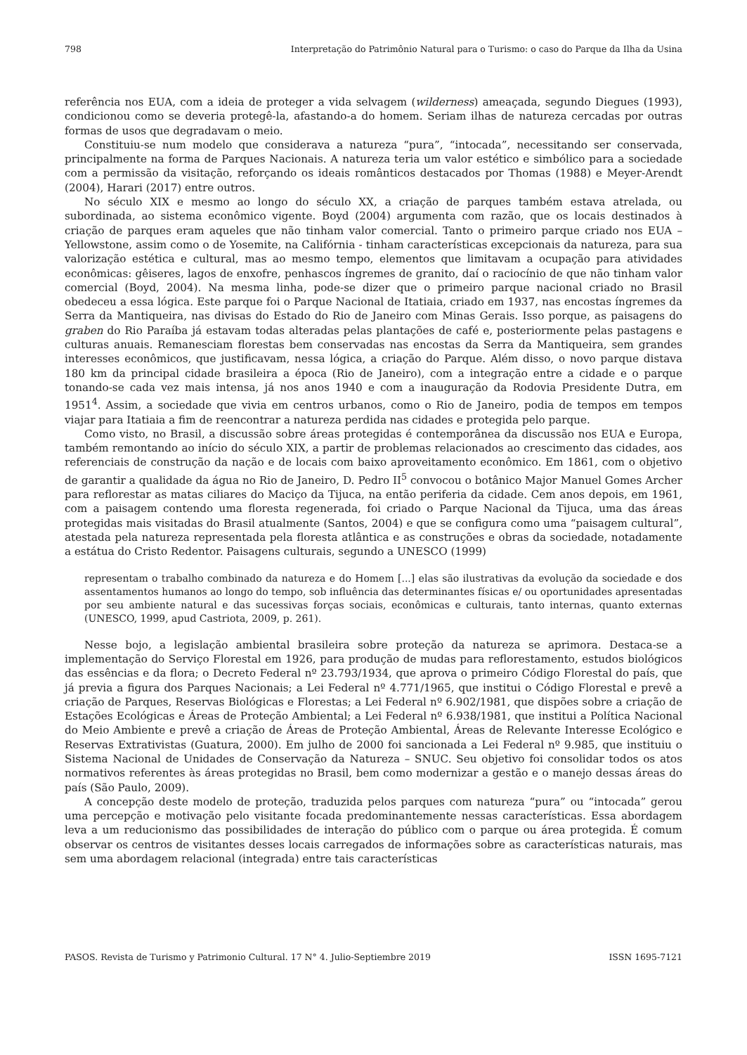798 Interpretação do Patrimônio Natural para o Turismo: o caso do Parque da Ilha da Usina
referência nos EUA, com a ideia de proteger a vida selvagem (wilderness) ameaçada, segundo Diegues (1993), condicionou como se deveria protegê-la, afastando-a do homem. Seriam ilhas de natureza cercadas por outras formas de usos que degradavam o meio.
Constituiu-se num modelo que considerava a natureza “pura”, “intocada”, necessitando ser conservada, principalmente na forma de Parques Nacionais. A natureza teria um valor estético e simbólico para a sociedade com a permissão da visitação, reforçando os ideais românticos destacados por Thomas (1988) e Meyer-Arendt (2004), Harari (2017) entre outros.
No século XIX e mesmo ao longo do século XX, a criação de parques também estava atrelada, ou subordinada, ao sistema econômico vigente. Boyd (2004) argumenta com razão, que os locais destinados à criação de parques eram aqueles que não tinham valor comercial. Tanto o primeiro parque criado nos EUA – Yellowstone, assim como o de Yosemite, na Califórnia - tinham características excepcionais da natureza, para sua valorização estética e cultural, mas ao mesmo tempo, elementos que limitavam a ocupação para atividades econômicas: gêiseres, lagos de enxofre, penhascos íngremes de granito, daí o raciocínio de que não tinham valor comercial (Boyd, 2004). Na mesma linha, pode-se dizer que o primeiro parque nacional criado no Brasil obedeceu a essa lógica. Este parque foi o Parque Nacional de Itatiaia, criado em 1937, nas encostas íngremes da Serra da Mantiqueira, nas divisas do Estado do Rio de Janeiro com Minas Gerais. Isso porque, as paisagens do graben do Rio Paraíba já estavam todas alteradas pelas plantações de café e, posteriormente pelas pastagens e culturas anuais. Remanesciam florestas bem conservadas nas encostas da Serra da Mantiqueira, sem grandes interesses econômicos, que justificavam, nessa lógica, a criação do Parque. Além disso, o novo parque distava 180 km da principal cidade brasileira a época (Rio de Janeiro), com a integração entre a cidade e o parque tonando-se cada vez mais intensa, já nos anos 1940 e com a inauguração da Rodovia Presidente Dutra, em 1951<sup>4</sup>. Assim, a sociedade que vivia em centros urbanos, como o Rio de Janeiro, podia de tempos em tempos viajar para Itatiaia a fim de reencontrar a natureza perdida nas cidades e protegida pelo parque.
Como visto, no Brasil, a discussão sobre áreas protegidas é contemporânea da discussão nos EUA e Europa, também remontando ao início do século XIX, a partir de problemas relacionados ao crescimento das cidades, aos referenciais de construção da nação e de locais com baixo aproveitamento econômico. Em 1861, com o objetivo de garantir a qualidade da água no Rio de Janeiro, D. Pedro II<sup>5</sup> convocou o botânico Major Manuel Gomes Archer para reflorestar as matas ciliares do Maciço da Tijuca, na então periferia da cidade. Cem anos depois, em 1961, com a paisagem contendo uma floresta regenerada, foi criado o Parque Nacional da Tijuca, uma das áreas protegidas mais visitadas do Brasil atualmente (Santos, 2004) e que se configura como uma “paisagem cultural”, atestada pela natureza representada pela floresta atlântica e as construções e obras da sociedade, notadamente a estátua do Cristo Redentor. Paisagens culturais, segundo a UNESCO (1999)
representam o trabalho combinado da natureza e do Homem [...] elas são ilustrativas da evolução da sociedade e dos assentamentos humanos ao longo do tempo, sob influência das determinantes físicas e/ ou oportunidades apresentadas por seu ambiente natural e das sucessivas forças sociais, econômicas e culturais, tanto internas, quanto externas (UNESCO, 1999, apud Castriota, 2009, p. 261).
Nesse bojo, a legislação ambiental brasileira sobre proteção da natureza se aprimora. Destaca-se a implementação do Serviço Florestal em 1926, para produção de mudas para reflorestamento, estudos biológicos das essências e da flora; o Decreto Federal nº 23.793/1934, que aprova o primeiro Código Florestal do país, que já previa a figura dos Parques Nacionais; a Lei Federal nº 4.771/1965, que institui o Código Florestal e prevê a criação de Parques, Reservas Biológicas e Florestas; a Lei Federal nº 6.902/1981, que dispões sobre a criação de Estações Ecológicas e Áreas de Proteção Ambiental; a Lei Federal nº 6.938/1981, que institui a Política Nacional do Meio Ambiente e prevê a criação de Áreas de Proteção Ambiental, Áreas de Relevante Interesse Ecológico e Reservas Extrativistas (Guatura, 2000). Em julho de 2000 foi sancionada a Lei Federal nº 9.985, que instituiu o Sistema Nacional de Unidades de Conservação da Natureza – SNUC. Seu objetivo foi consolidar todos os atos normativos referentes às áreas protegidas no Brasil, bem como modernizar a gestão e o manejo dessas áreas do país (São Paulo, 2009).
A concepção deste modelo de proteção, traduzida pelos parques com natureza “pura” ou “intocada” gerou uma percepção e motivação pelo visitante focada predominantemente nessas características. Essa abordagem leva a um reducionismo das possibilidades de interação do público com o parque ou área protegida. É comum observar os centros de visitantes desses locais carregados de informações sobre as características naturais, mas sem uma abordagem relacional (integrada) entre tais características
PASOS. Revista de Turismo y Patrimonio Cultural. 17 N° 4. Julio-Septiembre 2019 ISSN 1695-7121